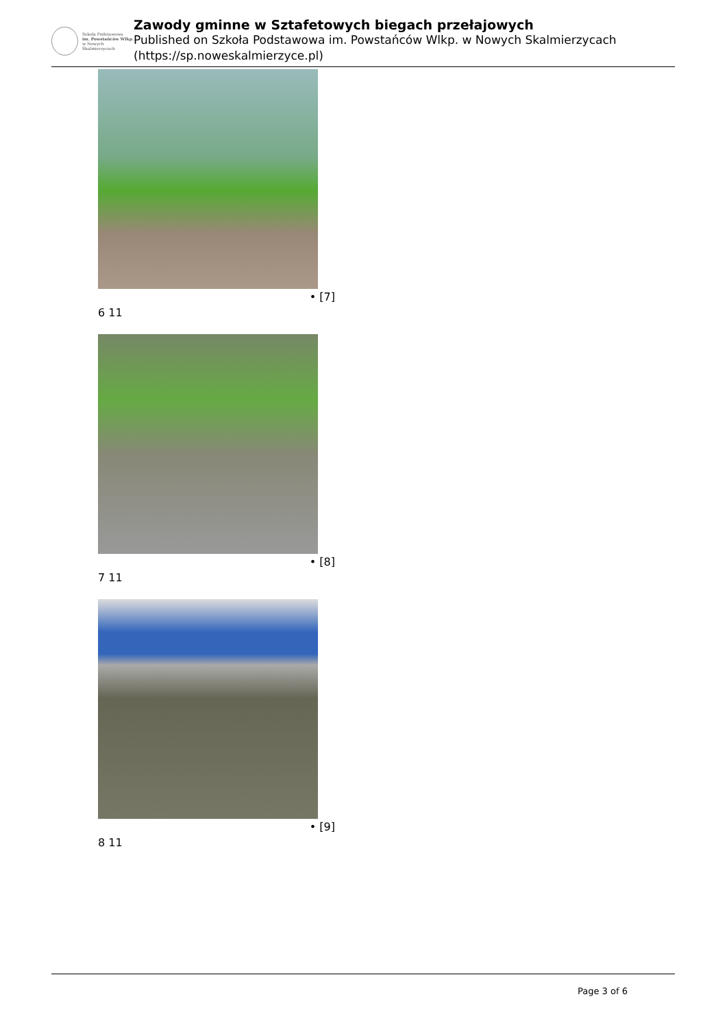Szkoła Podstawowa
im. Powstańców Wlkp.
w Nowych Skalmierzycach
Zawody gminne w Sztafetowych biegach przełajowych
Published on Szkoła Podstawowa im. Powstańców Wlkp. w Nowych Skalmierzycach (https://sp.noweskalmierzyce.pl)
• [7]
6 11
• [8]
7 11
• [9]
8 11
Page 3 of 6